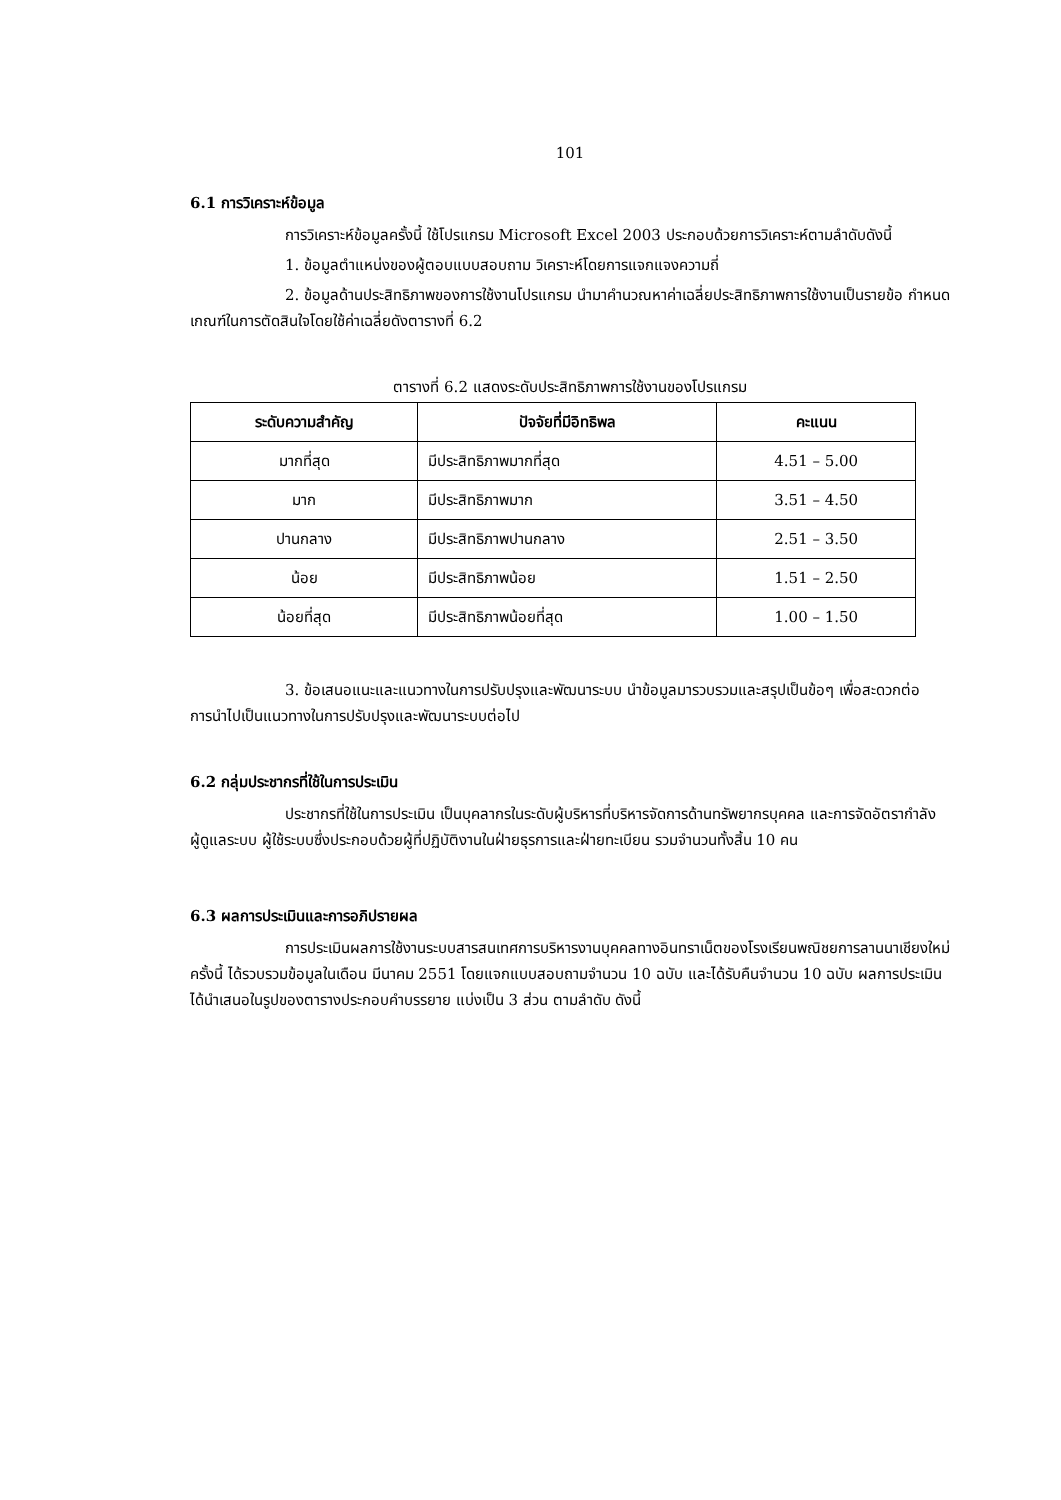101
6.1 การวิเคราะห์ข้อมูล
การวิเคราะห์ข้อมูลครั้งนี้ ใช้โปรแกรม Microsoft Excel 2003 ประกอบด้วยการวิเคราะห์ตามลำดับดังนี้
1. ข้อมูลตำแหน่งของผู้ตอบแบบสอบถาม วิเคราะห์โดยการแจกแจงความถี่
2. ข้อมูลด้านประสิทธิภาพของการใช้งานโปรแกรม นำมาคำนวณหาค่าเฉลี่ยประสิทธิภาพการใช้งานเป็นรายข้อ กำหนดเกณฑ์ในการตัดสินใจโดยใช้ค่าเฉลี่ยดังตารางที่ 6.2
ตารางที่ 6.2 แสดงระดับประสิทธิภาพการใช้งานของโปรแกรม
| ระดับความสำคัญ | ปัจจัยที่มีอิทธิพล | คะแนน |
| --- | --- | --- |
| มากที่สุด | มีประสิทธิภาพมากที่สุด | 4.51 – 5.00 |
| มาก | มีประสิทธิภาพมาก | 3.51 – 4.50 |
| ปานกลาง | มีประสิทธิภาพปานกลาง | 2.51 – 3.50 |
| น้อย | มีประสิทธิภาพน้อย | 1.51 – 2.50 |
| น้อยที่สุด | มีประสิทธิภาพน้อยที่สุด | 1.00 – 1.50 |
3. ข้อเสนอแนะและแนวทางในการปรับปรุงและพัฒนาระบบ นำข้อมูลมารวบรวมและสรุปเป็นข้อๆ เพื่อสะดวกต่อการนำไปเป็นแนวทางในการปรับปรุงและพัฒนาระบบต่อไป
6.2 กลุ่มประชากรที่ใช้ในการประเมิน
ประชากรที่ใช้ในการประเมิน เป็นบุคลากรในระดับผู้บริหารที่บริหารจัดการด้านทรัพยากรบุคคล และการจัดอัตรากำลัง ผู้ดูแลระบบ ผู้ใช้ระบบซึ่งประกอบด้วยผู้ที่ปฏิบัติงานในฝ่ายธุรการและฝ่ายทะเบียน รวมจำนวนทั้งสิ้น 10 คน
6.3 ผลการประเมินและการอภิปรายผล
การประเมินผลการใช้งานระบบสารสนเทศการบริหารงานบุคคลทางอินทราเน็ตของโรงเรียนพณิชยการลานนาเชียงใหม่ ครั้งนี้ ได้รวบรวมข้อมูลในเดือน มีนาคม 2551 โดยแจกแบบสอบถามจำนวน 10 ฉบับ และได้รับคืนจำนวน 10 ฉบับ ผลการประเมินได้นำเสนอในรูปของตารางประกอบคำบรรยาย แบ่งเป็น 3 ส่วน ตามลำดับ ดังนี้